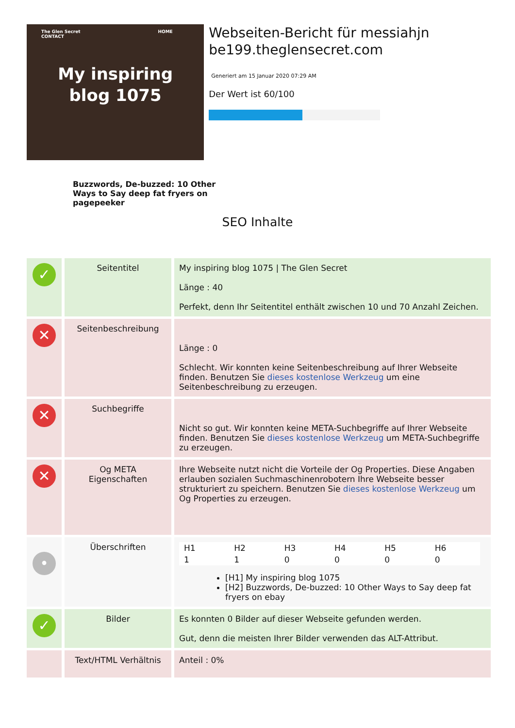The Glen Secret HOME CONTACT
My inspiring
blog 1075
Webseiten-Bericht für messiahjn be199.theglensecret.com
Generiert am 15 Januar 2020 07:29 AM
Der Wert ist 60/100
Buzzwords, De-buzzed: 10 Other
Ways to Say deep fat fryers on pagepeeker
SEO Inhalte
| ✓ | Seitentitel | My inspiring blog 1075 / The Glen Secret Länge : 40 Perfekt, denn Ihr Seitentitel enthält zwischen 10 und 70 Anzahl Zeichen. |
| ✕ | Seitenbeschreibung | Länge : 0 Schlecht. Wir konnten keine Seitenbeschreibung auf Ihrer Webseite finden. Benutzen Sie dieses kostenlose Werkzeug um eine Seitenbeschreibung zu erzeugen. |
| ✕ | Suchbegriffe | Nicht so gut. Wir konnten keine META-Suchbegriffe auf Ihrer Webseite finden. Benutzen Sie dieses kostenlose Werkzeug um META-Suchbegriffe zu erzeugen. |
| ✕ | Og META Eigenschaften | Ihre Webseite nutzt nicht die Vorteile der Og Properties. Diese Angaben erlauben sozialen Suchmaschinenrobotern Ihre Webseite besser strukturiert zu speichern. Benutzen Sie dieses kostenlose Werkzeug um Og Properties zu erzeugen. |
| • | Überschriften | / H1 / H2 / H3 / H4 / H5 / H6 / / 1 / 1 / 0 / 0 / 0 / 0 / [H1] My inspiring blog 1075 [H2] Buzzwords, De-buzzed: 10 Other Ways to Say deep fat fryers on ebay |
| ✓ | Bilder | Es konnten 0 Bilder auf dieser Webseite gefunden werden. Gut, denn die meisten Ihrer Bilder verwenden das ALT-Attribut. |
| | Text/HTML Verhältnis | Anteil : 0% |